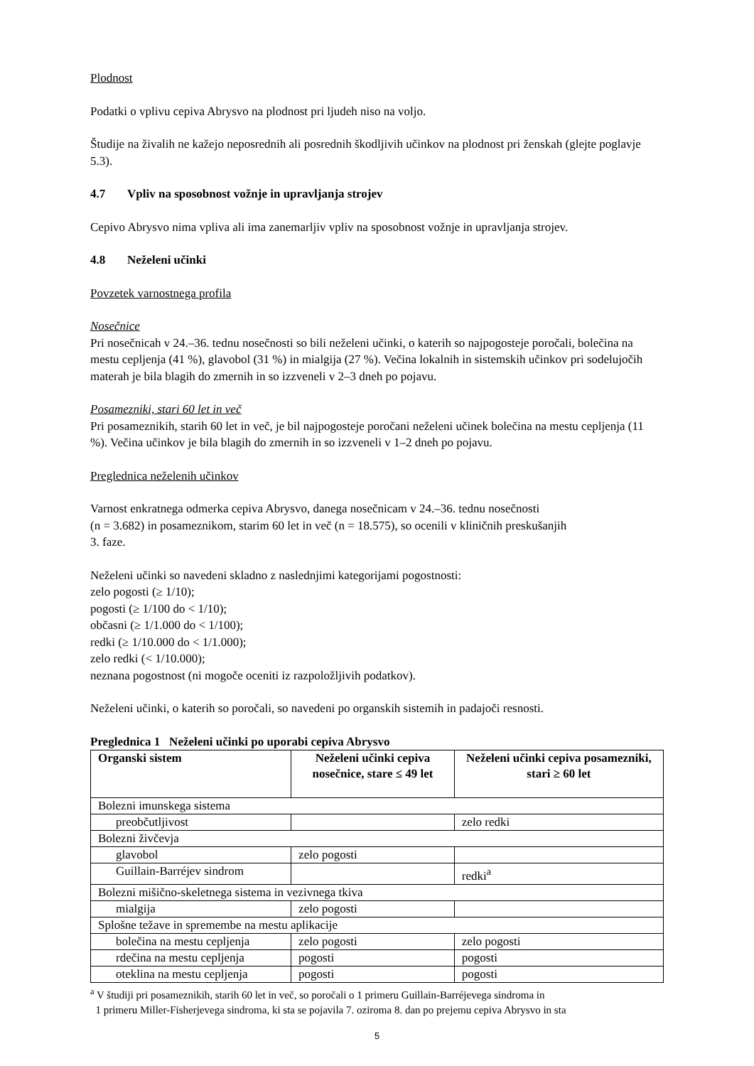Plodnost
Podatki o vplivu cepiva Abrysvo na plodnost pri ljudeh niso na voljo.
Študije na živalih ne kažejo neposrednih ali posrednih škodljivih učinkov na plodnost pri ženskah (glejte poglavje 5.3).
4.7 Vpliv na sposobnost vožnje in upravljanja strojev
Cepivo Abrysvo nima vpliva ali ima zanemarljiv vpliv na sposobnost vožnje in upravljanja strojev.
4.8 Neželeni učinki
Povzetek varnostnega profila
Nosečnice
Pri nosečnicah v 24.–36. tednu nosečnosti so bili neželeni učinki, o katerih so najpogosteje poročali, bolečina na mestu cepljenja (41 %), glavobol (31 %) in mialgija (27 %). Večina lokalnih in sistemskih učinkov pri sodelujočih materah je bila blagih do zmernih in so izzveneli v 2–3 dneh po pojavu.
Posamezniki, stari 60 let in več
Pri posameznikih, starih 60 let in več, je bil najpogosteje poročani neželeni učinek bolečina na mestu cepljenja (11 %). Večina učinkov je bila blagih do zmernih in so izzveneli v 1–2 dneh po pojavu.
Preglednica neželenih učinkov
Varnost enkratnega odmerka cepiva Abrysvo, danega nosečnicam v 24.–36. tednu nosečnosti
(n = 3.682) in posameznikom, starim 60 let in več (n = 18.575), so ocenili v kliničnih preskušanjih
3. faze.
Neželeni učinki so navedeni skladno z naslednjimi kategorijami pogostnosti:
zelo pogosti (≥ 1/10);
pogosti (≥ 1/100 do < 1/10);
občasni (≥ 1/1.000 do < 1/100);
redki (≥ 1/10.000 do < 1/1.000);
zelo redki (< 1/10.000);
neznana pogostnost (ni mogoče oceniti iz razpoložljivih podatkov).
Neželeni učinki, o katerih so poročali, so navedeni po organskih sistemih in padajoči resnosti.
Preglednica 1 Neželeni učinki po uporabi cepiva Abrysvo
| Organski sistem | Neželeni učinki cepiva nosečnice, stare ≤ 49 let | Neželeni učinki cepiva posamezniki, stari ≥ 60 let |
| --- | --- | --- |
| Bolezni imunskega sistema | | |
| preobčutljivost | | zelo redki |
| Bolezni živčevja | | |
| glavobol | zelo pogosti | |
| Guillain-Barréjev sindrom | | redki<sup>a</sup> |
| Bolezni mišično-skeletnega sistema in vezivnega tkiva | | |
| mialgija | zelo pogosti | |
| Splošne težave in spremembe na mestu aplikacije | | |
| bolečina na mestu cepljenja | zelo pogosti | zelo pogosti |
| rdečina na mestu cepljenja | pogosti | pogosti |
| oteklina na mestu cepljenja | pogosti | pogosti |
<sup>a</sup> V študiji pri posameznikih, starih 60 let in več, so poročali o 1 primeru Guillain-Barréjevega sindroma in
1 primeru Miller-Fisherjevega sindroma, ki sta se pojavila 7. oziroma 8. dan po prejemu cepiva Abrysvo in sta
5